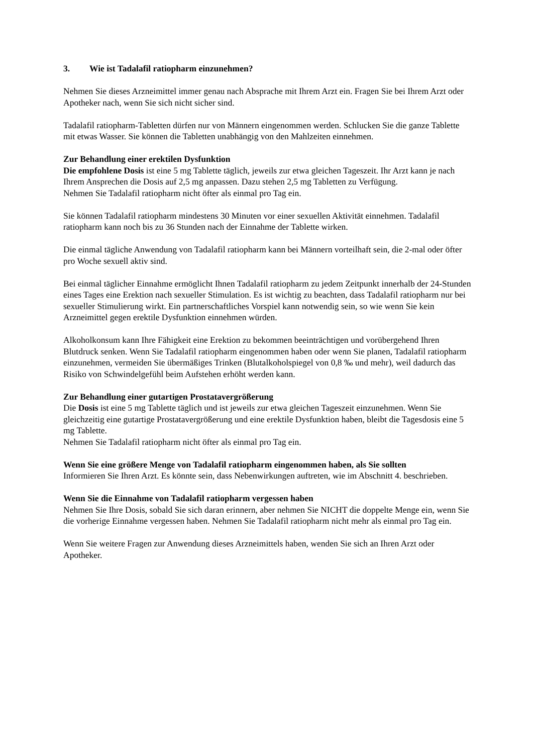3. Wie ist Tadalafil ratiopharm einzunehmen?
Nehmen Sie dieses Arzneimittel immer genau nach Absprache mit Ihrem Arzt ein. Fragen Sie bei Ihrem Arzt oder Apotheker nach, wenn Sie sich nicht sicher sind.
Tadalafil ratiopharm-Tabletten dürfen nur von Männern eingenommen werden. Schlucken Sie die ganze Tablette mit etwas Wasser. Sie können die Tabletten unabhängig von den Mahlzeiten einnehmen.
Zur Behandlung einer erektilen Dysfunktion
Die empfohlene Dosis ist eine 5 mg Tablette täglich, jeweils zur etwa gleichen Tageszeit. Ihr Arzt kann je nach Ihrem Ansprechen die Dosis auf 2,5 mg anpassen. Dazu stehen 2,5 mg Tabletten zu Verfügung.
Nehmen Sie Tadalafil ratiopharm nicht öfter als einmal pro Tag ein.
Sie können Tadalafil ratiopharm mindestens 30 Minuten vor einer sexuellen Aktivität einnehmen. Tadalafil ratiopharm kann noch bis zu 36 Stunden nach der Einnahme der Tablette wirken.
Die einmal tägliche Anwendung von Tadalafil ratiopharm kann bei Männern vorteilhaft sein, die 2-mal oder öfter pro Woche sexuell aktiv sind.
Bei einmal täglicher Einnahme ermöglicht Ihnen Tadalafil ratiopharm zu jedem Zeitpunkt innerhalb der 24-Stunden eines Tages eine Erektion nach sexueller Stimulation. Es ist wichtig zu beachten, dass Tadalafil ratiopharm nur bei sexueller Stimulierung wirkt. Ein partnerschaftliches Vorspiel kann notwendig sein, so wie wenn Sie kein Arzneimittel gegen erektile Dysfunktion einnehmen würden.
Alkoholkonsum kann Ihre Fähigkeit eine Erektion zu bekommen beeinträchtigen und vorübergehend Ihren Blutdruck senken. Wenn Sie Tadalafil ratiopharm eingenommen haben oder wenn Sie planen, Tadalafil ratiopharm einzunehmen, vermeiden Sie übermäßiges Trinken (Blutalkoholspiegel von 0,8 ‰ und mehr), weil dadurch das Risiko von Schwindelgefühl beim Aufstehen erhöht werden kann.
Zur Behandlung einer gutartigen Prostatavergrößerung
Die Dosis ist eine 5 mg Tablette täglich und ist jeweils zur etwa gleichen Tageszeit einzunehmen. Wenn Sie gleichzeitig eine gutartige Prostatavergrößerung und eine erektile Dysfunktion haben, bleibt die Tagesdosis eine 5 mg Tablette.
Nehmen Sie Tadalafil ratiopharm nicht öfter als einmal pro Tag ein.
Wenn Sie eine größere Menge von Tadalafil ratiopharm eingenommen haben, als Sie sollten
Informieren Sie Ihren Arzt. Es könnte sein, dass Nebenwirkungen auftreten, wie im Abschnitt 4. beschrieben.
Wenn Sie die Einnahme von Tadalafil ratiopharm vergessen haben
Nehmen Sie Ihre Dosis, sobald Sie sich daran erinnern, aber nehmen Sie NICHT die doppelte Menge ein, wenn Sie die vorherige Einnahme vergessen haben. Nehmen Sie Tadalafil ratiopharm nicht mehr als einmal pro Tag ein.
Wenn Sie weitere Fragen zur Anwendung dieses Arzneimittels haben, wenden Sie sich an Ihren Arzt oder Apotheker.